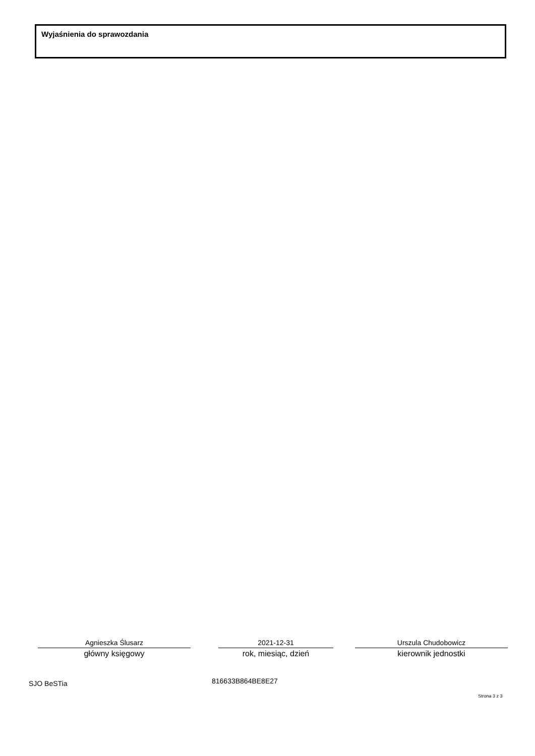Wyjaśnienia do sprawozdania
Agnieszka Ślusarz
główny księgowy
2021-12-31
rok, miesiąc, dzień
Urszula Chudobowicz
kierownik jednostki
SJO BeSTia 816633B864BE8E27
Strona 3 z 3